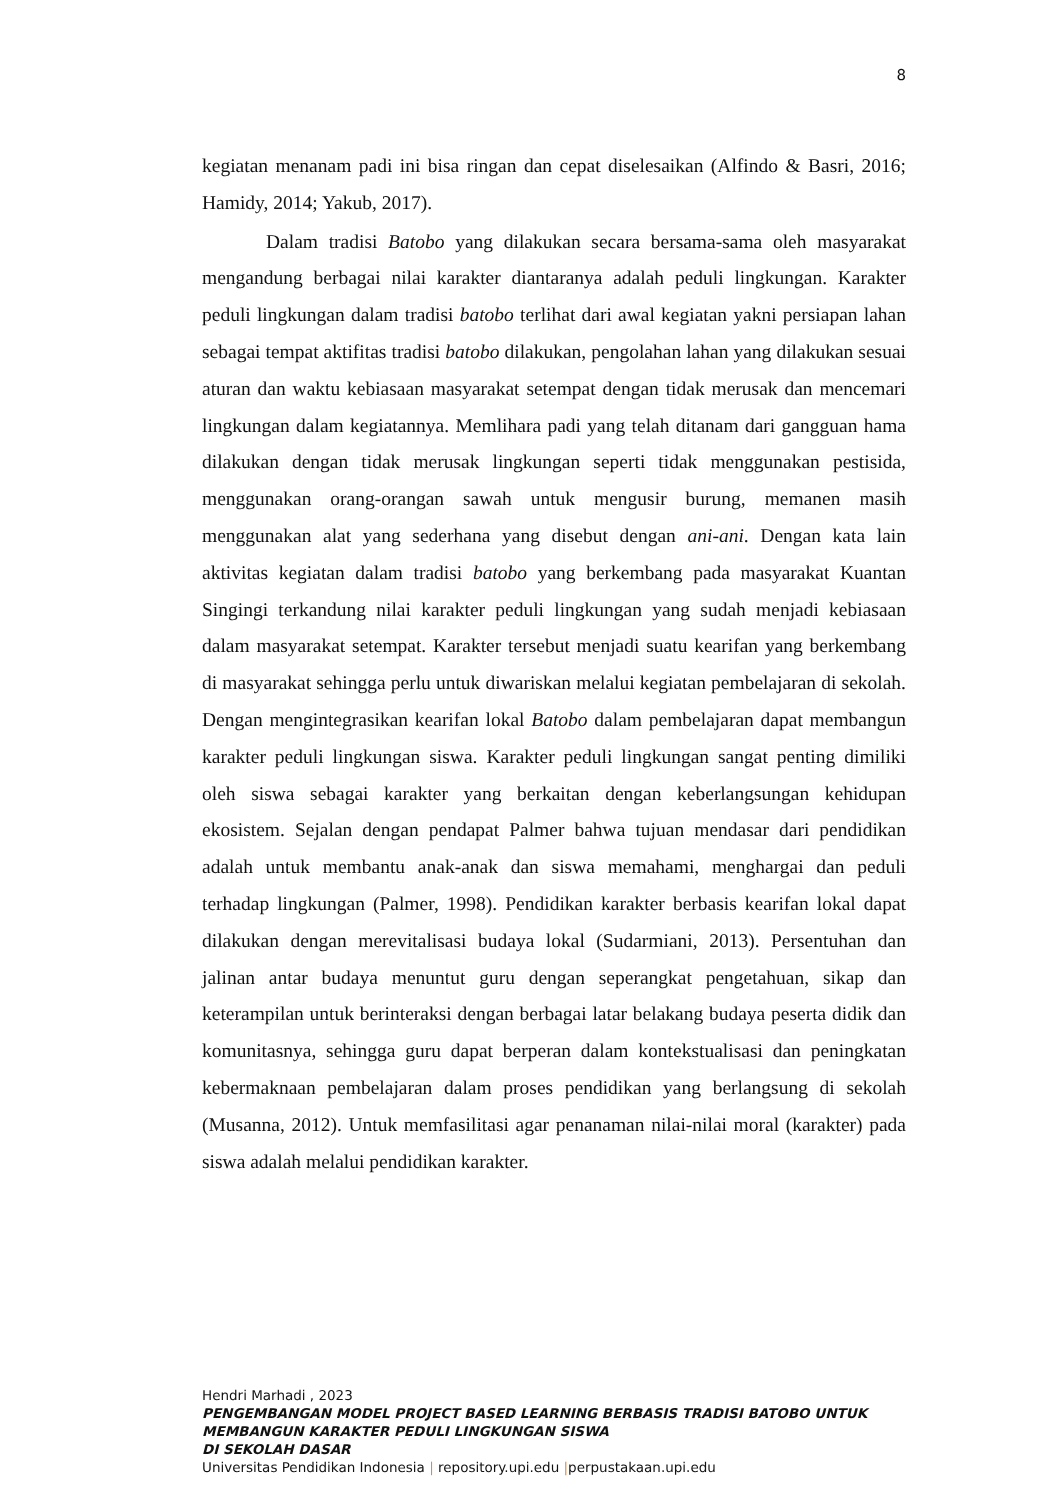8
kegiatan menanam padi ini bisa ringan dan cepat diselesaikan (Alfindo & Basri, 2016; Hamidy, 2014; Yakub, 2017).
Dalam tradisi Batobo yang dilakukan secara bersama-sama oleh masyarakat mengandung berbagai nilai karakter diantaranya adalah peduli lingkungan. Karakter peduli lingkungan dalam tradisi batobo terlihat dari awal kegiatan yakni persiapan lahan sebagai tempat aktifitas tradisi batobo dilakukan, pengolahan lahan yang dilakukan sesuai aturan dan waktu kebiasaan masyarakat setempat dengan tidak merusak dan mencemari lingkungan dalam kegiatannya. Memlihara padi yang telah ditanam dari gangguan hama dilakukan dengan tidak merusak lingkungan seperti tidak menggunakan pestisida, menggunakan orang-orangan sawah untuk mengusir burung, memanen masih menggunakan alat yang sederhana yang disebut dengan ani-ani. Dengan kata lain aktivitas kegiatan dalam tradisi batobo yang berkembang pada masyarakat Kuantan Singingi terkandung nilai karakter peduli lingkungan yang sudah menjadi kebiasaan dalam masyarakat setempat. Karakter tersebut menjadi suatu kearifan yang berkembang di masyarakat sehingga perlu untuk diwariskan melalui kegiatan pembelajaran di sekolah. Dengan mengintegrasikan kearifan lokal Batobo dalam pembelajaran dapat membangun karakter peduli lingkungan siswa. Karakter peduli lingkungan sangat penting dimiliki oleh siswa sebagai karakter yang berkaitan dengan keberlangsungan kehidupan ekosistem. Sejalan dengan pendapat Palmer bahwa tujuan mendasar dari pendidikan adalah untuk membantu anak-anak dan siswa memahami, menghargai dan peduli terhadap lingkungan (Palmer, 1998). Pendidikan karakter berbasis kearifan lokal dapat dilakukan dengan merevitalisasi budaya lokal (Sudarmiani, 2013). Persentuhan dan jalinan antar budaya menuntut guru dengan seperangkat pengetahuan, sikap dan keterampilan untuk berinteraksi dengan berbagai latar belakang budaya peserta didik dan komunitasnya, sehingga guru dapat berperan dalam kontekstualisasi dan peningkatan kebermaknaan pembelajaran dalam proses pendidikan yang berlangsung di sekolah (Musanna, 2012). Untuk memfasilitasi agar penanaman nilai-nilai moral (karakter) pada siswa adalah melalui pendidikan karakter.
Hendri Marhadi , 2023
PENGEMBANGAN MODEL PROJECT BASED LEARNING BERBASIS TRADISI BATOBO UNTUK
MEMBANGUN KARAKTER PEDULI LINGKUNGAN SISWA
DI SEKOLAH DASAR
Universitas Pendidikan Indonesia | repository.upi.edu |perpustakaan.upi.edu